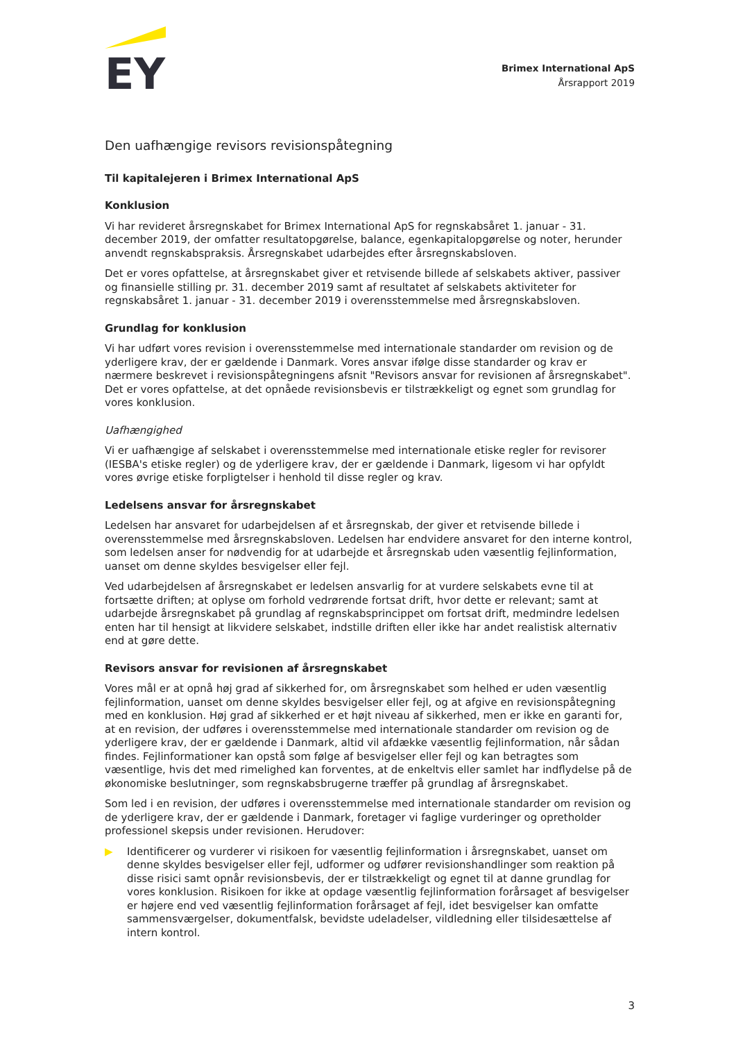EY
Brimex International ApS
Årsrapport 2019
Den uafhængige revisors revisionspåtegning
Til kapitalejeren i Brimex International ApS
Konklusion
Vi har revideret årsregnskabet for Brimex International ApS for regnskabsåret 1. januar - 31. december 2019, der omfatter resultatopgørelse, balance, egenkapitalopgørelse og noter, herunder anvendt regnskabspraksis. Årsregnskabet udarbejdes efter årsregnskabsloven.
Det er vores opfattelse, at årsregnskabet giver et retvisende billede af selskabets aktiver, passiver og finansielle stilling pr. 31. december 2019 samt af resultatet af selskabets aktiviteter for regnskabsåret 1. januar - 31. december 2019 i overensstemmelse med årsregnskabsloven.
Grundlag for konklusion
Vi har udført vores revision i overensstemmelse med internationale standarder om revision og de yderligere krav, der er gældende i Danmark. Vores ansvar ifølge disse standarder og krav er nærmere beskrevet i revisionspåtegningens afsnit "Revisors ansvar for revisionen af årsregnskabet". Det er vores opfattelse, at det opnåede revisionsbevis er tilstrækkeligt og egnet som grundlag for vores konklusion.
Uafhængighed
Vi er uafhængige af selskabet i overensstemmelse med internationale etiske regler for revisorer (IESBA's etiske regler) og de yderligere krav, der er gældende i Danmark, ligesom vi har opfyldt vores øvrige etiske forpligtelser i henhold til disse regler og krav.
Ledelsens ansvar for årsregnskabet
Ledelsen har ansvaret for udarbejdelsen af et årsregnskab, der giver et retvisende billede i overensstemmelse med årsregnskabsloven. Ledelsen har endvidere ansvaret for den interne kontrol, som ledelsen anser for nødvendig for at udarbejde et årsregnskab uden væsentlig fejlinformation, uanset om denne skyldes besvigelser eller fejl.
Ved udarbejdelsen af årsregnskabet er ledelsen ansvarlig for at vurdere selskabets evne til at fortsætte driften; at oplyse om forhold vedrørende fortsat drift, hvor dette er relevant; samt at udarbejde årsregnskabet på grundlag af regnskabsprincippet om fortsat drift, medmindre ledelsen enten har til hensigt at likvidere selskabet, indstille driften eller ikke har andet realistisk alternativ end at gøre dette.
Revisors ansvar for revisionen af årsregnskabet
Vores mål er at opnå høj grad af sikkerhed for, om årsregnskabet som helhed er uden væsentlig fejlinformation, uanset om denne skyldes besvigelser eller fejl, og at afgive en revisionspåtegning med en konklusion. Høj grad af sikkerhed er et højt niveau af sikkerhed, men er ikke en garanti for, at en revision, der udføres i overensstemmelse med internationale standarder om revision og de yderligere krav, der er gældende i Danmark, altid vil afdække væsentlig fejlinformation, når sådan findes. Fejlinformationer kan opstå som følge af besvigelser eller fejl og kan betragtes som væsentlige, hvis det med rimelighed kan forventes, at de enkeltvis eller samlet har indflydelse på de økonomiske beslutninger, som regnskabsbrugerne træffer på grundlag af årsregnskabet.
Som led i en revision, der udføres i overensstemmelse med internationale standarder om revision og de yderligere krav, der er gældende i Danmark, foretager vi faglige vurderinger og opretholder professionel skepsis under revisionen. Herudover:
▶ Identificerer og vurderer vi risikoen for væsentlig fejlinformation i årsregnskabet, uanset om denne skyldes besvigelser eller fejl, udformer og udfører revisionshandlinger som reaktion på disse risici samt opnår revisionsbevis, der er tilstrækkeligt og egnet til at danne grundlag for vores konklusion. Risikoen for ikke at opdage væsentlig fejlinformation forårsaget af besvigelser er højere end ved væsentlig fejlinformation forårsaget af fejl, idet besvigelser kan omfatte sammensværgelser, dokumentfalsk, bevidste udeladelser, vildledning eller tilsidesættelse af intern kontrol.
3